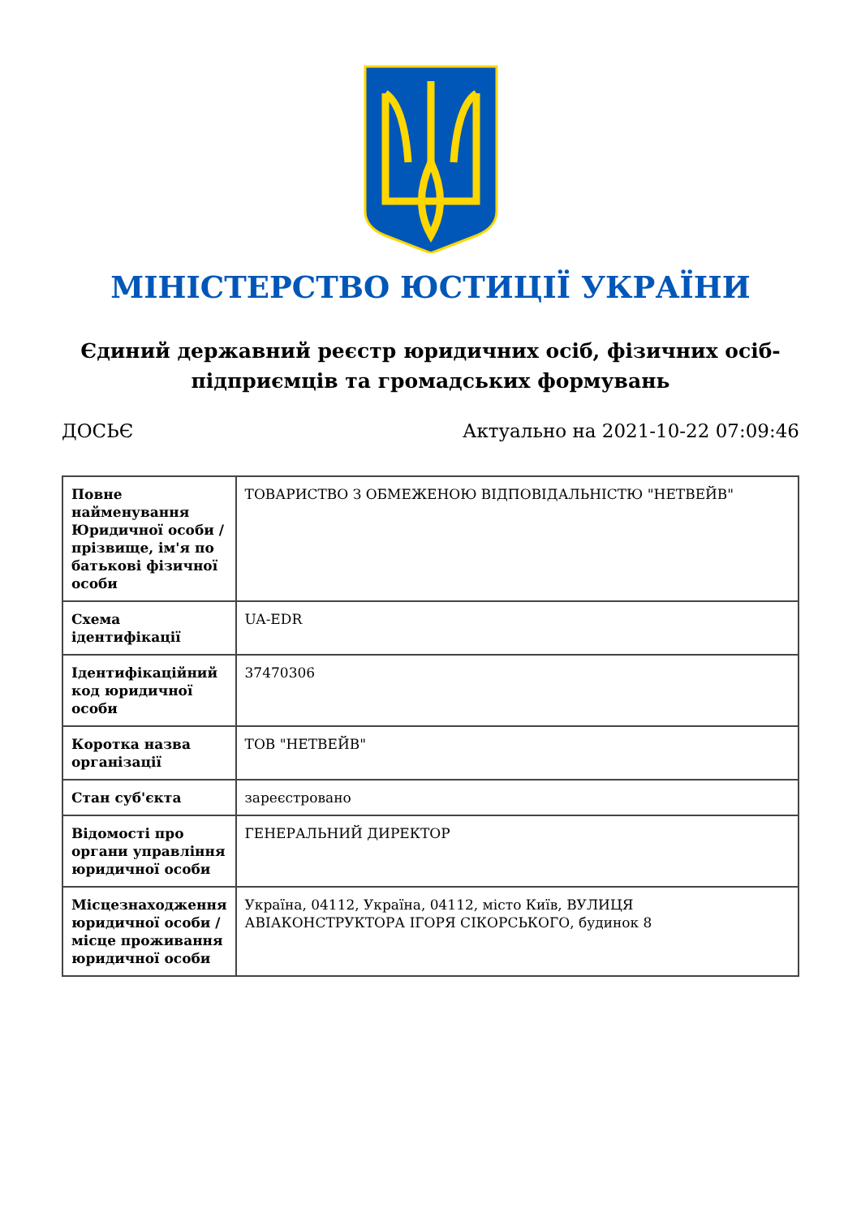МІНІСТЕРСТВО ЮСТИЦІЇ УКРАЇНИ
Єдиний державний реєстр юридичних осіб, фізичних осіб-підприємців та громадських формувань
ДОСЬЄ Актуально на 2021-10-22 07:09:46
| Повне найменування Юридичної особи / прізвище, ім'я по батькові фізичної особи | ТОВАРИСТВО З ОБМЕЖЕНОЮ ВІДПОВІДАЛЬНІСТЮ "НЕТВЕЙВ" |
| Схема ідентифікації | UA-EDR |
| Ідентифікаційний код юридичної особи | 37470306 |
| Коротка назва організації | ТОВ "НЕТВЕЙВ" |
| Стан суб'єкта | зареєстровано |
| Відомості про органи управління юридичної особи | ГЕНЕРАЛЬНИЙ ДИРЕКТОР |
| Місцезнаходження юридичної особи / місце проживання юридичної особи | Україна, 04112, Україна, 04112, місто Київ, ВУЛИЦЯ АВІАКОНСТРУКТОРА ІГОРЯ СІКОРСЬКОГО, будинок 8 |